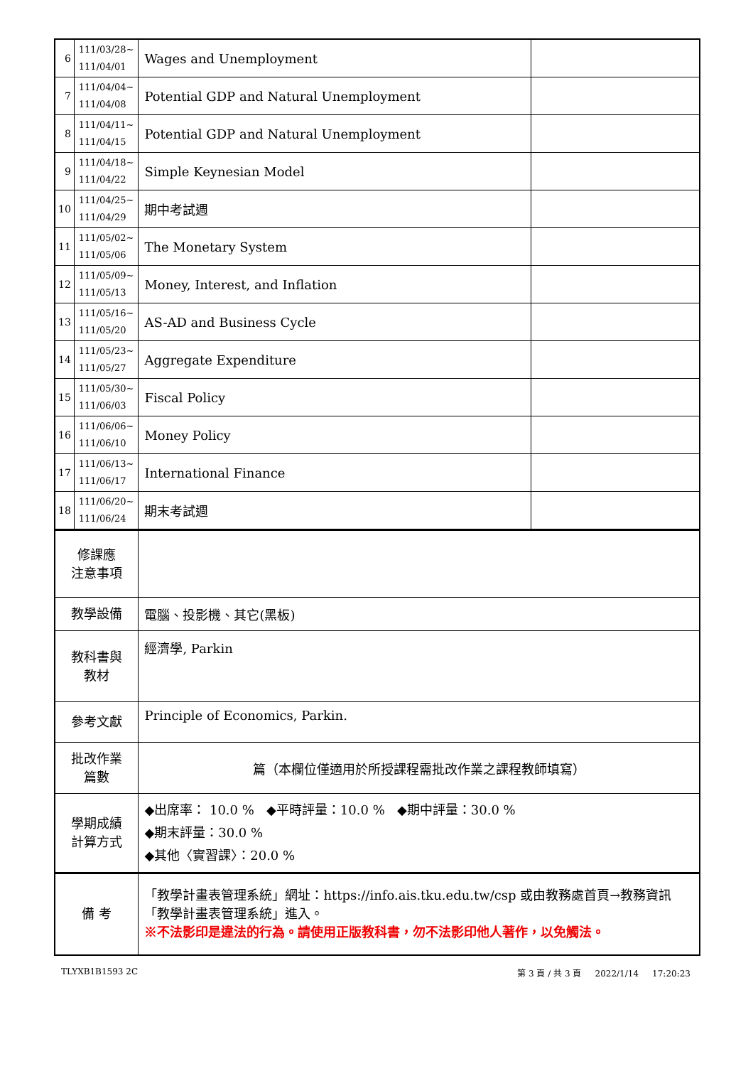| 6 | 111/03/28~ 111/04/01 | Wages and Unemployment | |
| 7 | 111/04/04~ 111/04/08 | Potential GDP and Natural Unemployment | |
| 8 | 111/04/11~ 111/04/15 | Potential GDP and Natural Unemployment | |
| 9 | 111/04/18~ 111/04/22 | Simple Keynesian Model | |
| 10 | 111/04/25~ 111/04/29 | 期中考試週 | |
| 11 | 111/05/02~ 111/05/06 | The Monetary System | |
| 12 | 111/05/09~ 111/05/13 | Money, Interest, and Inflation | |
| 13 | 111/05/16~ 111/05/20 | AS-AD and Business Cycle | |
| 14 | 111/05/23~ 111/05/27 | Aggregate Expenditure | |
| 15 | 111/05/30~ 111/06/03 | Fiscal Policy | |
| 16 | 111/06/06~ 111/06/10 | Money Policy | |
| 17 | 111/06/13~ 111/06/17 | International Finance | |
| 18 | 111/06/20~ 111/06/24 | 期末考試週 | |
| 修課應 注意事項 | | | |
| 教學設備 | | 電腦、投影機、其它(黑板) | |
| 教科書與 教材 | | 經濟學, Parkin | |
| 參考文獻 | | Principle of Economics, Parkin. | |
| 批改作業 篇數 | | 篇（本欄位僅適用於所授課程需批改作業之課程教師填寫） | |
| 學期成績 計算方式 | | ◆出席率： 10.0 % ◆平時評量：10.0 % ◆期中評量：30.0 % ◆期末評量：30.0 % ◆其他〈實習課〉：20.0 % | |
| 備 考 | | 「教學計畫表管理系統」網址： https://info.ais.tku.edu.tw/csp 或由教務處首頁→教務資訊「教學計畫表管理系統」進入。 ※不法影印是違法的行為。請使用正版教科書，勿不法影印他人著作，以免觸法。 | |
TLYXB1B1593 2C 第 3 頁 / 共 3 頁 2022/1/14 17:20:23